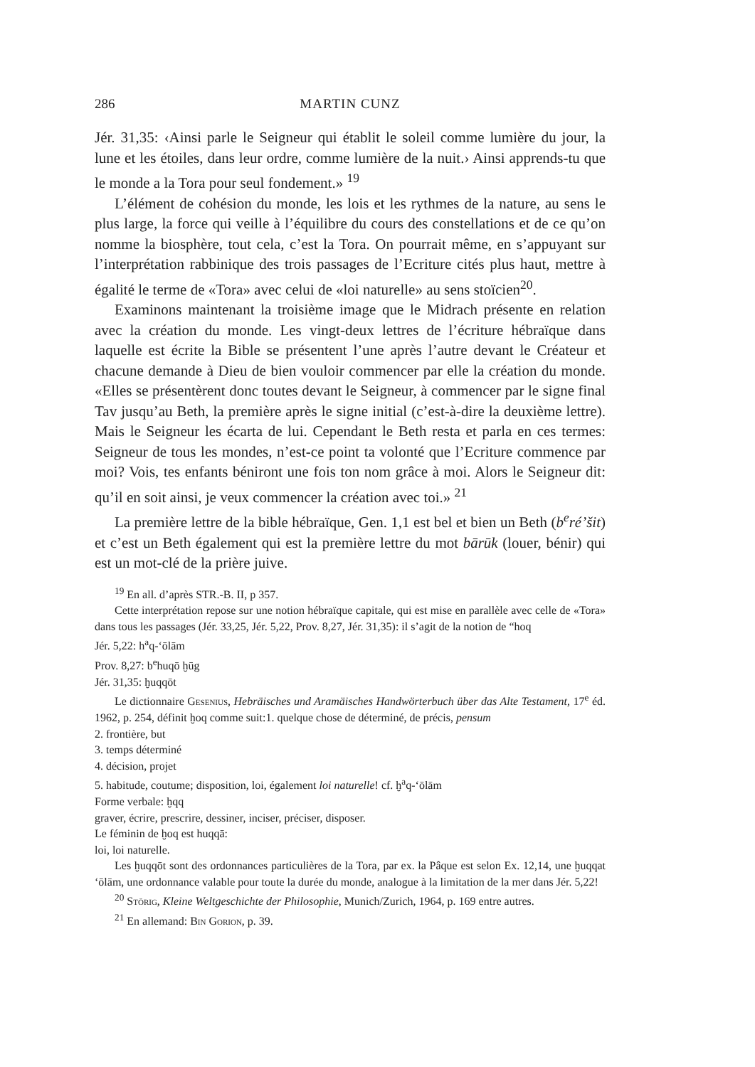286 MARTIN CUNZ
Jér. 31,35: ‹Ainsi parle le Seigneur qui établit le soleil comme lumière du jour, la lune et les étoiles, dans leur ordre, comme lumière de la nuit.› Ainsi apprends-tu que le monde a la Tora pour seul fondement.» <sup>19</sup>
L’élément de cohésion du monde, les lois et les rythmes de la nature, au sens le plus large, la force qui veille à l’équilibre du cours des constellations et de ce qu’on nomme la biosphère, tout cela, c’est la Tora. On pourrait même, en s’appuyant sur l’interprétation rabbinique des trois passages de l’Ecriture cités plus haut, mettre à égalité le terme de «Tora» avec celui de «loi naturelle» au sens stoïcien<sup>20</sup>.
Examinons maintenant la troisième image que le Midrach présente en relation avec la création du monde. Les vingt-deux lettres de l’écriture hébraïque dans laquelle est écrite la Bible se présentent l’une après l’autre devant le Créateur et chacune demande à Dieu de bien vouloir commencer par elle la création du monde. «Elles se présentèrent donc toutes devant le Seigneur, à commencer par le signe final Tav jusqu’au Beth, la première après le signe initial (c’est-à-dire la deuxième lettre). Mais le Seigneur les écarta de lui. Cependant le Beth resta et parla en ces termes: Seigneur de tous les mondes, n’est-ce point ta volonté que l’Ecriture commence par moi? Vois, tes enfants béniront une fois ton nom grâce à moi. Alors le Seigneur dit: qu’il en soit ainsi, je veux commencer la création avec toi.» <sup>21</sup>
La première lettre de la bible hébraïque, Gen. 1,1 est bel et bien un Beth (b<sup>e</sup>ré’šit) et c’est un Beth également qui est la première lettre du mot bārūk (louer, bénir) qui est un mot-clé de la prière juive.
<sup>19</sup> En all. d’après STR.-B. II, p 357.
Cette interprétation repose sur une notion hébraïque capitale, qui est mise en parallèle avec celle de «Tora» dans tous les passages (Jér. 33,25, Jér. 5,22, Prov. 8,27, Jér. 31,35): il s’agit de la notion de “hoq
Jér. 5,22: h<sup>a</sup>q-‘ōlām
Prov. 8,27: b<sup>e</sup>huqō ḫūg
Jér. 31,35: ḫuqqōt
Le dictionnaire Gesenius, Hebräisches und Aramäisches Handwörterbuch über das Alte Testament, 17<sup>e</sup> éd. 1962, p. 254, définit ḫoq comme suit:1. quelque chose de déterminé, de précis, pensum
2. frontière, but
3. temps déterminé
4. décision, projet
5. habitude, coutume; disposition, loi, également loi naturelle! cf. ḫ<sup>a</sup>q-‘ōlām
Forme verbale: ḫqq
graver, écrire, prescrire, dessiner, inciser, préciser, disposer.
Le féminin de ḫoq est huqqā:
loi, loi naturelle.
Les ḫuqqōt sont des ordonnances particulières de la Tora, par ex. la Pâque est selon Ex. 12,14, une ḫuqqat ‘ōlām, une ordonnance valable pour toute la durée du monde, analogue à la limitation de la mer dans Jér. 5,22!
<sup>20</sup> Störig, Kleine Weltgeschichte der Philosophie, Munich/Zurich, 1964, p. 169 entre autres.
<sup>21</sup> En allemand: Bin Gorion, p. 39.